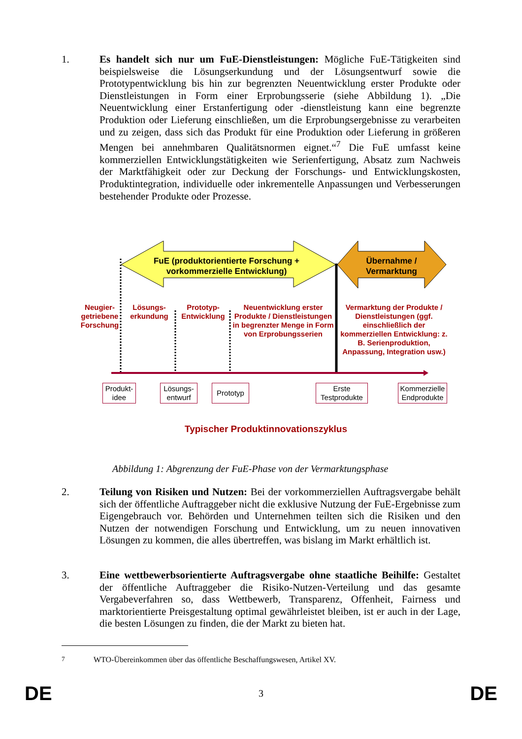1. Es handelt sich nur um FuE-Dienstleistungen: Mögliche FuE-Tätigkeiten sind beispielsweise die Lösungserkundung und der Lösungsentwurf sowie die Prototypentwicklung bis hin zur begrenzten Neuentwicklung erster Produkte oder Dienstleistungen in Form einer Erprobungsserie (siehe Abbildung 1). „Die Neuentwicklung einer Erstanfertigung oder -dienstleistung kann eine begrenzte Produktion oder Lieferung einschließen, um die Erprobungsergebnisse zu verarbeiten und zu zeigen, dass sich das Produkt für eine Produktion oder Lieferung in größeren Mengen bei annehmbaren Qualitätsnormen eignet.“<sup>7</sup> Die FuE umfasst keine kommerziellen Entwicklungstätigkeiten wie Serienfertigung, Absatz zum Nachweis der Marktfähigkeit oder zur Deckung der Forschungs- und Entwicklungskosten, Produktintegration, individuelle oder inkrementelle Anpassungen und Verbesserungen bestehender Produkte oder Prozesse.
FuE (produktorientierte Forschung + vorkommerzielle Entwicklung)
Übernahme / Vermarktung
Neugier-getriebene Forschung
Lösungs-erkundung
Prototyp-Entwicklung
Neuentwicklung erster Produkte / Dienstleistungen in begrenzter Menge in Form von Erprobungsserien
Vermarktung der Produkte / Dienstleistungen (ggf. einschließlich der kommerziellen Entwicklung: z. B. Serienproduktion, Anpassung, Integration usw.)
Produkt-idee
Lösungs-entwurf
Prototyp
Erste Testprodukte
Kommerzielle Endprodukte
Typischer Produktinnovationszyklus
Abbildung 1: Abgrenzung der FuE-Phase von der Vermarktungsphase
2. Teilung von Risiken und Nutzen: Bei der vorkommerziellen Auftragsvergabe behält sich der öffentliche Auftraggeber nicht die exklusive Nutzung der FuE-Ergebnisse zum Eigengebrauch vor. Behörden und Unternehmen teilten sich die Risiken und den Nutzen der notwendigen Forschung und Entwicklung, um zu neuen innovativen Lösungen zu kommen, die alles übertreffen, was bislang im Markt erhältlich ist.
3. Eine wettbewerbsorientierte Auftragsvergabe ohne staatliche Beihilfe: Gestaltet der öffentliche Auftraggeber die Risiko-Nutzen-Verteilung und das gesamte Vergabeverfahren so, dass Wettbewerb, Transparenz, Offenheit, Fairness und marktorientierte Preisgestaltung optimal gewährleistet bleiben, ist er auch in der Lage, die besten Lösungen zu finden, die der Markt zu bieten hat.
<sup>7</sup> WTO-Übereinkommen über das öffentliche Beschaffungswesen, Artikel XV.
DE 3 DE